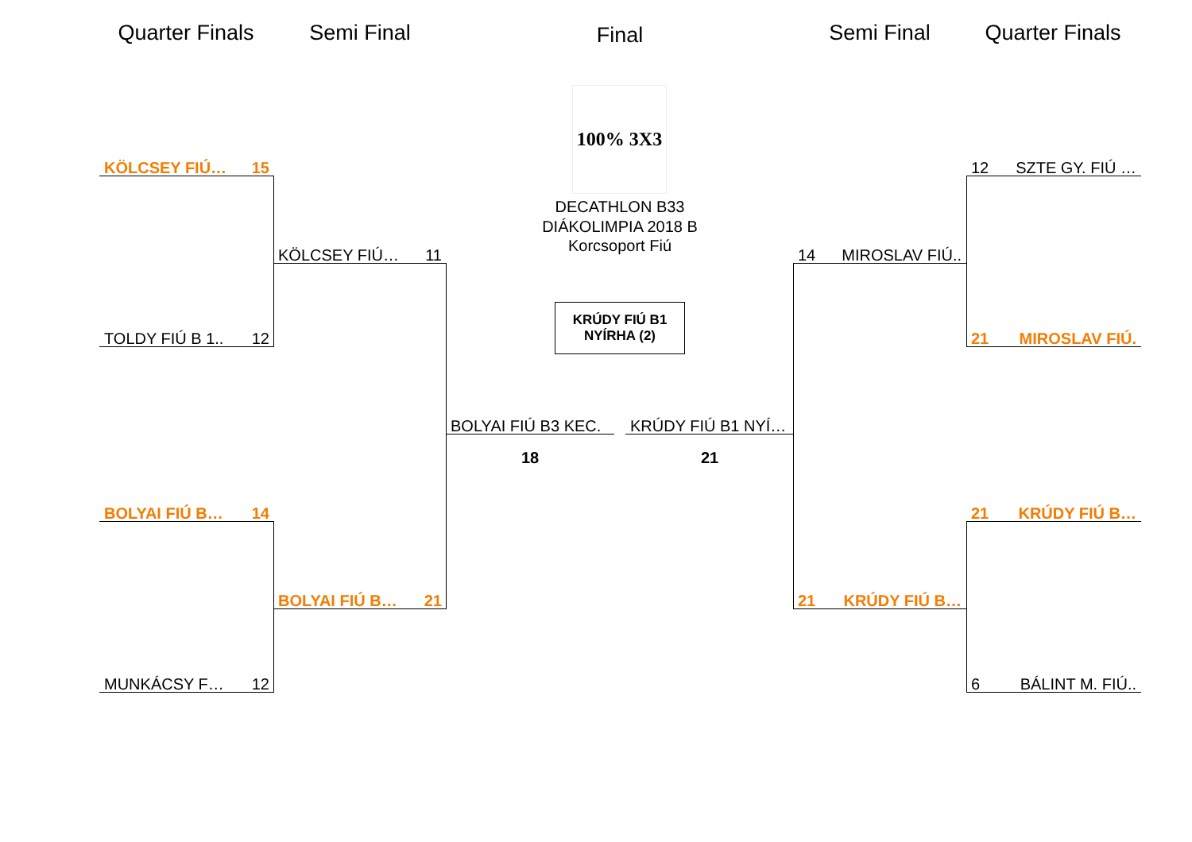Quarter Finals
Semi Final Final Semi Final
Quarter Finals
KÖLCSEY FIÚ… 15
TOLDY FIÚ B 1.. 12
BOLYAI FIÚ B… 14
MUNKÁCSY F… 12
KÖLCSEY FIÚ… 11
BOLYAI FIÚ B… 21
BOLYAI FIÚ B3 KEC.
18
KRÚDY FIÚ B1 NYÍ…
21
100% 3X3
DECATHLON B33 DIÁKOLIMPIA 2018 B Korcsoport Fiú
KRÚDY FIÚ B1 NYÍRHA (2)
14 MIROSLAV FIÚ..
21 KRÚDY FIÚ B…
12 SZTE GY. FIÚ …
21 MIROSLAV FIÚ.
21 KRÚDY FIÚ B…
6 BÁLINT M. FIÚ..